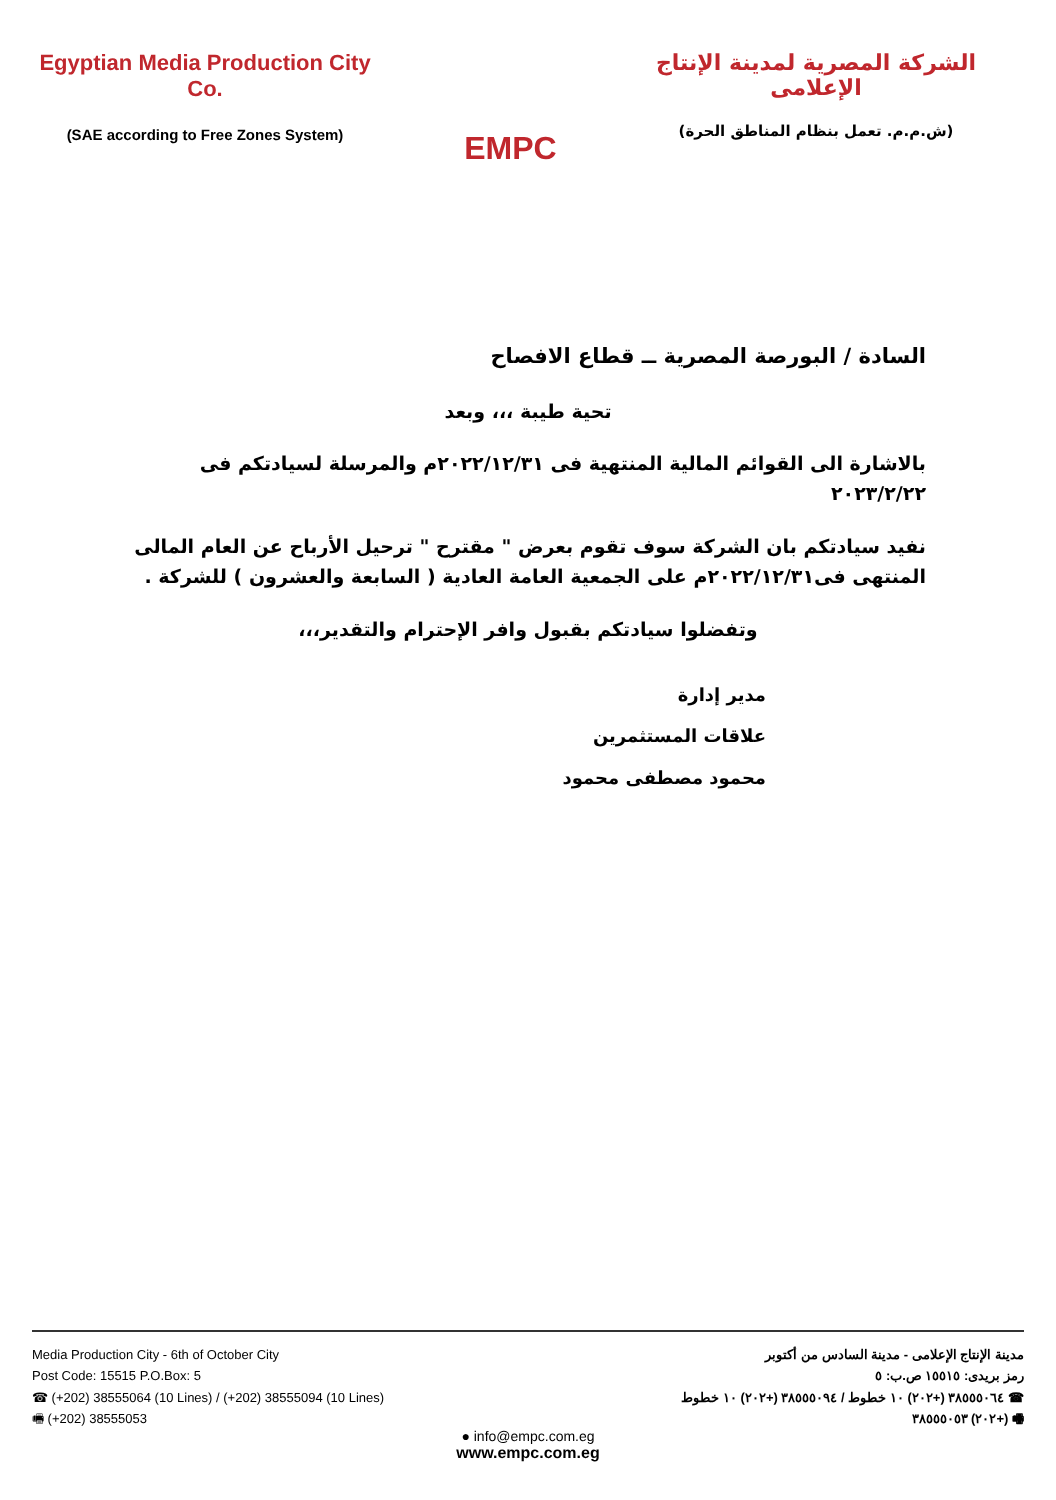Egyptian Media Production City Co.
(SAE according to Free Zones System)
EMPC
الشركة المصرية لمدينة الإنتاج الإعلامى
(ش.م.م. تعمل بنظام المناطق الحرة)
السادة / البورصة المصرية ــ قطاع الافصاح
تحية طيبة ،،، وبعد
بالاشارة الى القوائم المالية المنتهية فى ٢٠٢٢/١٢/٣١م والمرسلة لسيادتكم فى ٢٠٢٣/٢/٢٢
نفيد سيادتكم بان الشركة سوف تقوم بعرض " مقترح " ترحيل الأرباح عن العام المالى المنتهى فى٢٠٢٢/١٢/٣١م على الجمعية العامة العادية ( السابعة والعشرون ) للشركة .
وتفضلوا سيادتكم بقبول وافر الإحترام والتقدير،،،
مدير إدارة
علاقات المستثمرين
محمود مصطفى محمود
Media Production City - 6th of October City
Post Code: 15515 P.O.Box: 5
☎ (+202) 38555064 (10 Lines) / (+202) 38555094 (10 Lines)
🖷 (+202) 38555053
مدينة الإنتاج الإعلامى - مدينة السادس من أكتوبر
رمز بريدى: ١٥٥١٥ ص.ب: ٥
☎ ٣٨٥٥٥٠٦٤ (+٢٠٢) ١٠ خطوط / ٣٨٥٥٥٠٩٤ (+٢٠٢) ١٠ خطوط
🖷 (+٢٠٢) ٣٨٥٥٥٠٥٣
● info@empc.com.eg
www.empc.com.eg